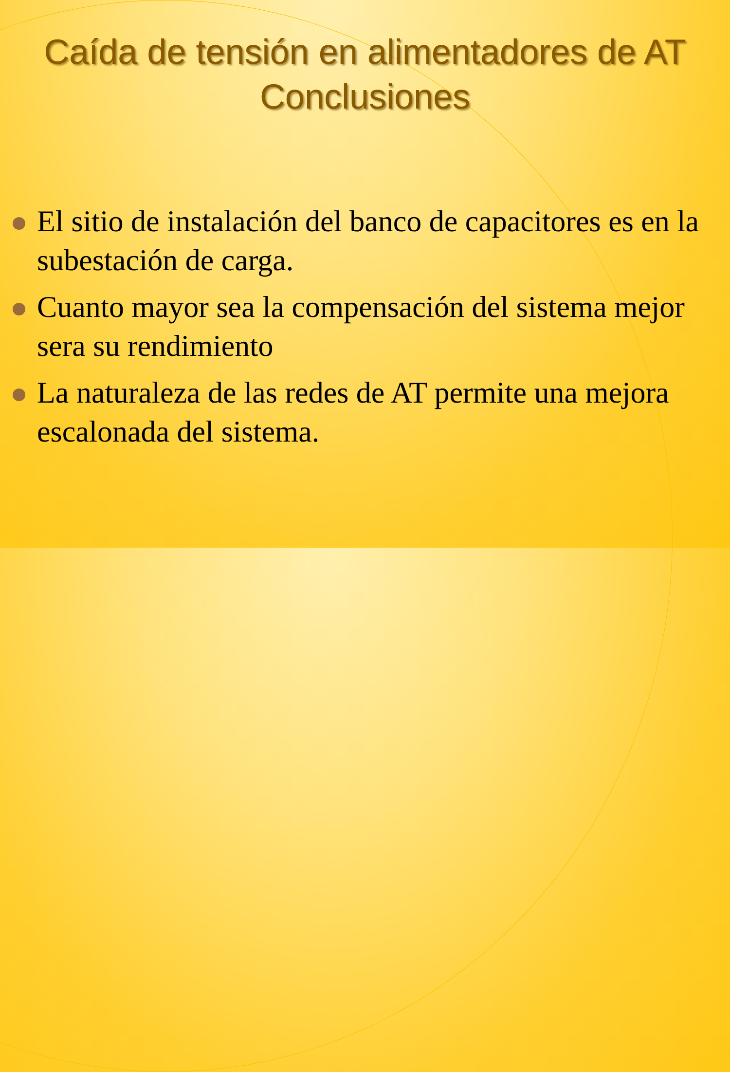Caída de tensión en alimentadores de AT
Conclusiones
El sitio de instalación del banco de capacitores es en la subestación de carga.
Cuanto mayor sea la compensación del sistema mejor sera su rendimiento
La naturaleza de las redes de AT permite una mejora escalonada del sistema.